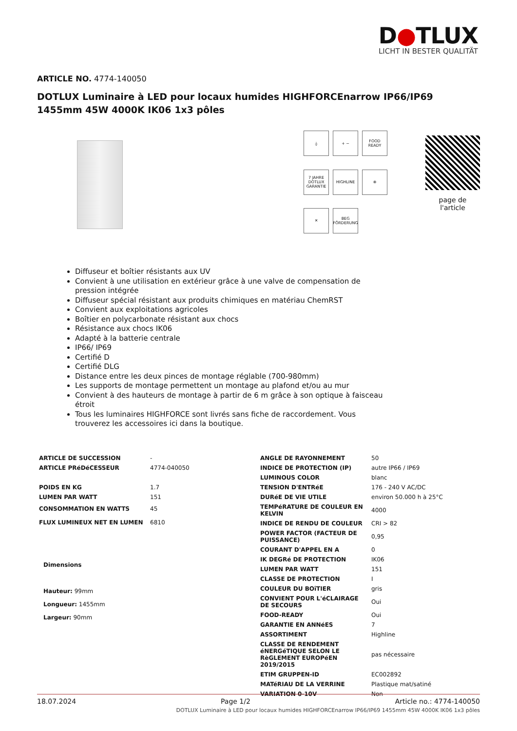D●TLUX
LICHT IN BESTER QUALITÄT
ARTICLE NO. 4774-140050
DOTLUX Luminaire à LED pour locaux humides HIGHFORCEnarrow IP66/IP69 1455mm 45W 4000K IK06 1x3 pôles
⏚
+ −
FOOD READY
7 JAHRE DOTLUX GARANTIE
HIGHLINE
⊗
✕
BEG FÖRDERUNG
page de l'article
Diffuseur et boîtier résistants aux UV
Convient à une utilisation en extérieur grâce à une valve de compensation de pression intégrée
Diffuseur spécial résistant aux produits chimiques en matériau ChemRST
Convient aux exploitations agricoles
Boîtier en polycarbonate résistant aux chocs
Résistance aux chocs IK06
Adapté à la batterie centrale
IP66/ IP69
Certifié D
Certifié DLG
Distance entre les deux pinces de montage réglable (700-980mm)
Les supports de montage permettent un montage au plafond et/ou au mur
Convient à des hauteurs de montage à partir de 6 m grâce à son optique à faisceau étroit
Tous les luminaires HIGHFORCE sont livrés sans fiche de raccordement. Vous trouverez les accessoires ici dans la boutique.
| ARTICLE DE SUCCESSION | - |
| ARTICLE PRéDéCESSEUR | 4774-040050 |
| POIDS EN KG | 1.7 |
| LUMEN PAR WATT | 151 |
| CONSOMMATION EN WATTS | 45 |
| FLUX LUMINEUX NET EN LUMEN | 6810 |
Dimensions
Hauteur: 99mm
Longueur: 1455mm
Largeur: 90mm
| ANGLE DE RAYONNEMENT | 50 |
| INDICE DE PROTECTION (IP) | autre IP66 / IP69 |
| LUMINOUS COLOR | blanc |
| TENSION D'ENTRéE | 176 - 240 V AC/DC |
| DURéE DE VIE UTILE | environ 50.000 h à 25°C |
| TEMPéRATURE DE COULEUR EN KELVIN | 4000 |
| INDICE DE RENDU DE COULEUR | CRI > 82 |
| POWER FACTOR (FACTEUR DE PUISSANCE) | 0,95 |
| COURANT D'APPEL EN A | 0 |
| IK DEGRé DE PROTECTION | IK06 |
| LUMEN PAR WATT | 151 |
| CLASSE DE PROTECTION | I |
| COULEUR DU BOîTIER | gris |
| CONVIENT POUR L'éCLAIRAGE DE SECOURS | Oui |
| FOOD-READY | Oui |
| GARANTIE EN ANNéES | 7 |
| ASSORTIMENT | Highline |
| CLASSE DE RENDEMENT éNERGéTIQUE SELON LE RèGLEMENT EUROPéEN 2019/2015 | pas nécessaire |
| ETIM GRUPPEN-ID | EC002892 |
| MATéRIAU DE LA VERRINE | Plastique mat/satiné |
| VARIATION 0-10V | Non |
18.07.2024 Page 1/2 Article no.: 4774-140050
DOTLUX Luminaire à LED pour locaux humides HIGHFORCEnarrow IP66/IP69 1455mm 45W 4000K IK06 1x3 pôles